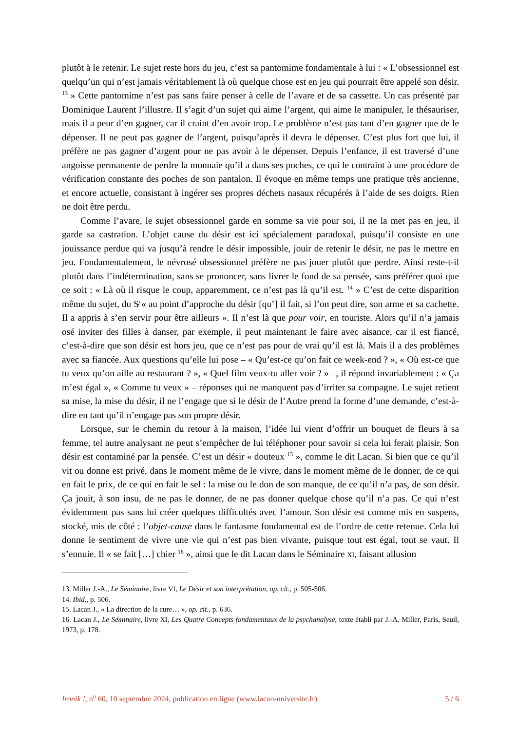plutôt à le retenir. Le sujet reste hors du jeu, c’est sa pantomime fondamentale à lui : « L’obsessionnel est quelqu’un qui n’est jamais véritablement là où quelque chose est en jeu qui pourrait être appelé son désir. <sup>13</sup> » Cette pantomime n’est pas sans faire penser à celle de l’avare et de sa cassette. Un cas présenté par Dominique Laurent l’illustre. Il s’agit d’un sujet qui aime l’argent, qui aime le manipuler, le thésauriser, mais il a peur d’en gagner, car il craint d’en avoir trop. Le problème n’est pas tant d’en gagner que de le dépenser. Il ne peut pas gagner de l’argent, puisqu’après il devra le dépenser. C’est plus fort que lui, il préfère ne pas gagner d’argent pour ne pas avoir à le dépenser. Depuis l’enfance, il est traversé d’une angoisse permanente de perdre la monnaie qu’il a dans ses poches, ce qui le contraint à une procédure de vérification constante des poches de son pantalon. Il évoque en même temps une pratique très ancienne, et encore actuelle, consistant à ingérer ses propres déchets nasaux récupérés à l’aide de ses doigts. Rien ne doit être perdu.
Comme l’avare, le sujet obsessionnel garde en somme sa vie pour soi, il ne la met pas en jeu, il garde sa castration. L’objet cause du désir est ici spécialement paradoxal, puisqu’il consiste en une jouissance perdue qui va jusqu’à rendre le désir impossible, jouir de retenir le désir, ne pas le mettre en jeu. Fondamentalement, le névrosé obsessionnel préfère ne pas jouer plutôt que perdre. Ainsi reste-t-il plutôt dans l’indétermination, sans se prononcer, sans livrer le fond de sa pensée, sans préférer quoi que ce soit : « Là où il risque le coup, apparemment, ce n’est pas là qu’il est. <sup>14</sup> » C’est de cette disparition même du sujet, du S̸ « au point d’approche du désir [qu’] il fait, si l’on peut dire, son arme et sa cachette. Il a appris à s’en servir pour être ailleurs ». Il n’est là que pour voir, en touriste. Alors qu’il n’a jamais osé inviter des filles à danser, par exemple, il peut maintenant le faire avec aisance, car il est fiancé, c’est-à-dire que son désir est hors jeu, que ce n’est pas pour de vrai qu’il est là. Mais il a des problèmes avec sa fiancée. Aux questions qu’elle lui pose – « Qu’est-ce qu’on fait ce week-end ? », « Où est-ce que tu veux qu’on aille au restaurant ? », « Quel film veux-tu aller voir ? » –, il répond invariablement : « Ça m’est égal », « Comme tu veux » – réponses qui ne manquent pas d’irriter sa compagne. Le sujet retient sa mise, la mise du désir, il ne l’engage que si le désir de l’Autre prend la forme d’une demande, c’est-à-dire en tant qu’il n’engage pas son propre désir.
Lorsque, sur le chemin du retour à la maison, l’idée lui vient d’offrir un bouquet de fleurs à sa femme, tel autre analysant ne peut s’empêcher de lui téléphoner pour savoir si cela lui ferait plaisir. Son désir est contaminé par la pensée. C’est un désir « douteux <sup>15</sup> », comme le dit Lacan. Si bien que ce qu’il vit ou donne est privé, dans le moment même de le vivre, dans le moment même de le donner, de ce qui en fait le prix, de ce qui en fait le sel : la mise ou le don de son manque, de ce qu’il n’a pas, de son désir. Ça jouit, à son insu, de ne pas le donner, de ne pas donner quelque chose qu’il n’a pas. Ce qui n’est évidemment pas sans lui créer quelques difficultés avec l’amour. Son désir est comme mis en suspens, stocké, mis de côté : l’objet-cause dans le fantasme fondamental est de l’ordre de cette retenue. Cela lui donne le sentiment de vivre une vie qui n’est pas bien vivante, puisque tout est égal, tout se vaut. Il s’ennuie. Il « se fait […] chier <sup>16</sup> », ainsi que le dit Lacan dans le Séminaire XI, faisant allusion
13. Miller J.-A., Le Séminaire, livre VI, Le Désir et son interprétation, op. cit., p. 505-506.
14. Ibid., p. 506.
15. Lacan J., « La direction de la cure… », op. cit., p. 636.
16. Lacan J., Le Séminaire, livre XI, Les Quatre Concepts fondamentaux de la psychanalyse, texte établi par J.-A. Miller, Paris, Seuil, 1973, p. 178.
Ironik !, n<sup>o</sup> 60, 10 septembre 2024, publication en ligne (www.lacan-universite.fr) 5 / 6